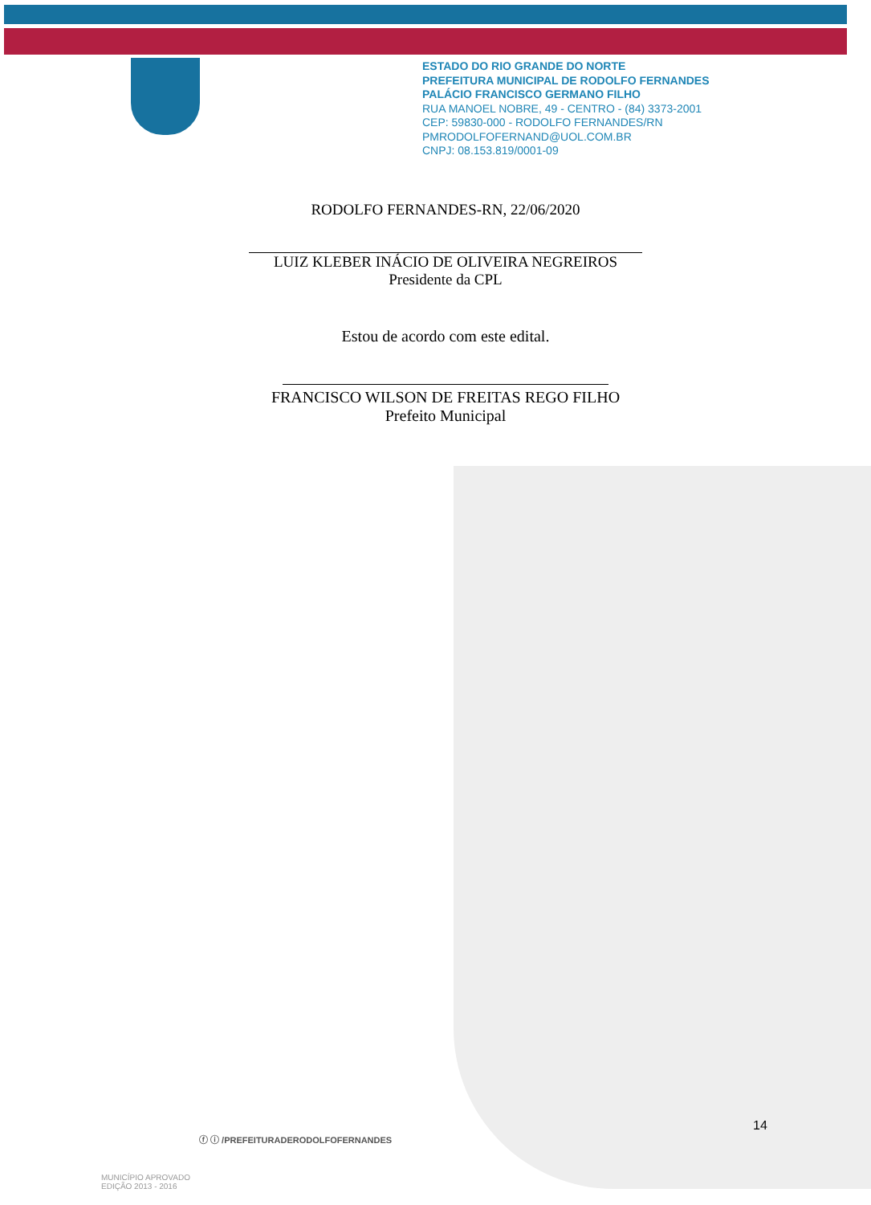ESTADO DO RIO GRANDE DO NORTE
PREFEITURA MUNICIPAL DE RODOLFO FERNANDES
PALÁCIO FRANCISCO GERMANO FILHO
RUA MANOEL NOBRE, 49 - CENTRO - (84) 3373-2001
CEP: 59830-000 - RODOLFO FERNANDES/RN
PMRODOLFOFERNAND@UOL.COM.BR
CNPJ: 08.153.819/0001-09
RODOLFO FERNANDES-RN, 22/06/2020
LUIZ KLEBER INÁCIO DE OLIVEIRA NEGREIROS
Presidente da CPL
Estou de acordo com este edital.
FRANCISCO WILSON DE FREITAS REGO FILHO
Prefeito Municipal
14
ⓕ ⓘ /PREFEITURADERODOLFOFERNANDES
MUNICÍPIO APROVADO
EDIÇÃO 2013 - 2016